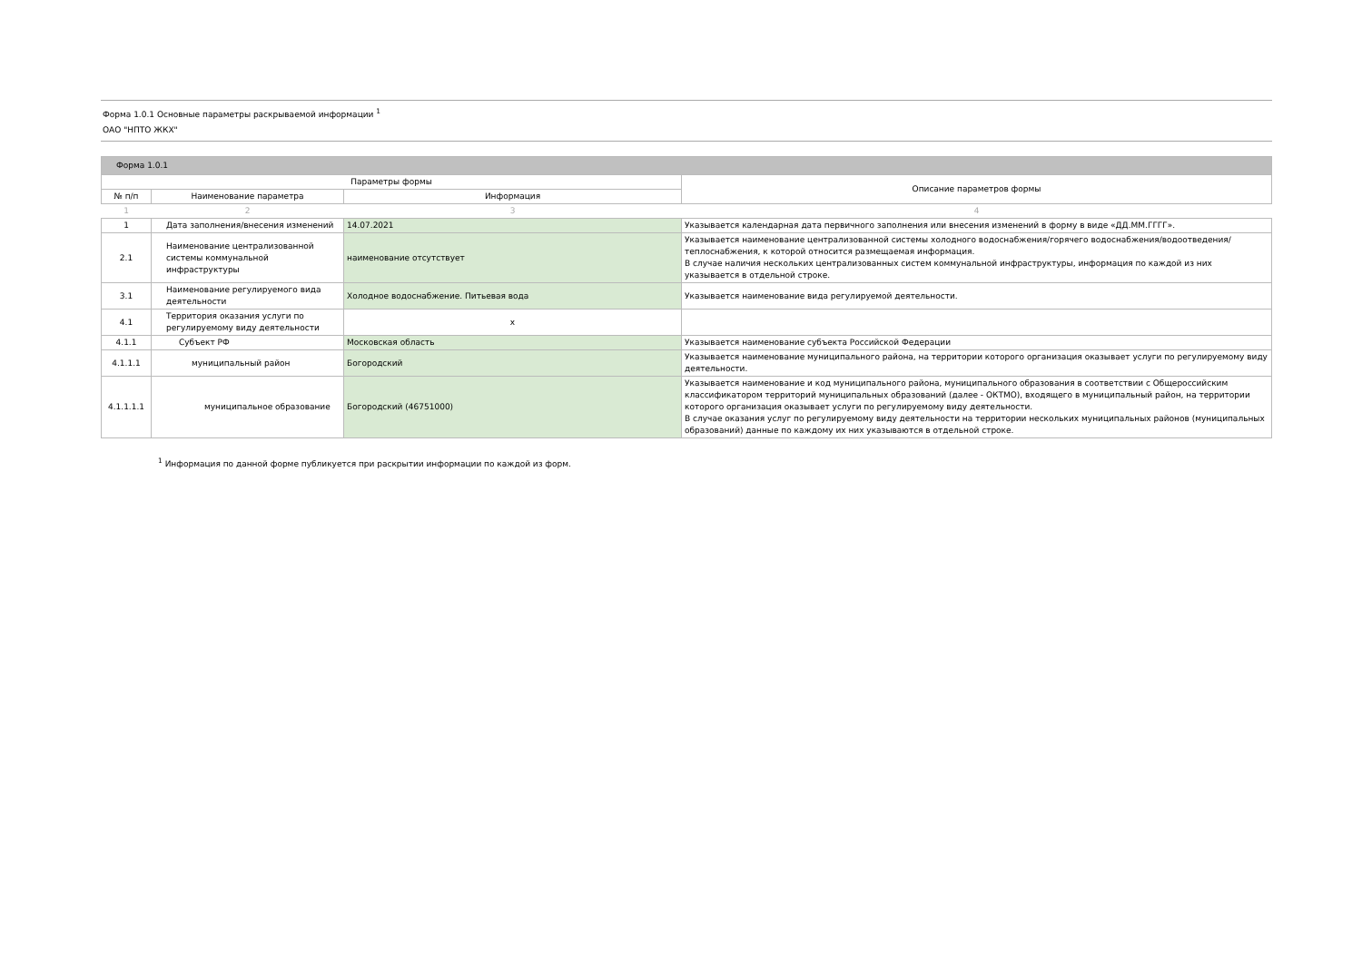Форма 1.0.1 Основные параметры раскрываемой информации <sup>1</sup>
ОАО "НПТО ЖКХ"
| Форма 1.0.1 | | | |
| --- | --- | --- | --- |
| Параметры формы | | | Описание параметров формы |
| № п/п | Наименование параметра | Информация | |
| 1 | 2 | 3 | 4 |
| 1 | Дата заполнения/внесения изменений | 14.07.2021 | Указывается календарная дата первичного заполнения или внесения изменений в форму в виде «ДД.ММ.ГГГГ». |
| 2.1 | Наименование централизованной системы коммунальной инфраструктуры | наименование отсутствует | Указывается наименование централизованной системы холодного водоснабжения/горячего водоснабжения/водоотведения/теплоснабжения, к которой относится размещаемая информация. В случае наличия нескольких централизованных систем коммунальной инфраструктуры, информация по каждой из них указывается в отдельной строке. |
| 3.1 | Наименование регулируемого вида деятельности | Холодное водоснабжение. Питьевая вода | Указывается наименование вида регулируемой деятельности. |
| 4.1 | Территория оказания услуги по регулируемому виду деятельности | x | |
| 4.1.1 | Субъект РФ | Московская область | Указывается наименование субъекта Российской Федерации |
| 4.1.1.1 | муниципальный район | Богородский | Указывается наименование муниципального района, на территории которого организация оказывает услуги по регулируемому виду деятельности. |
| 4.1.1.1.1 | муниципальное образование | Богородский (46751000) | Указывается наименование и код муниципального района, муниципального образования в соответствии с Общероссийским классификатором территорий муниципальных образований (далее - ОКТМО), входящего в муниципальный район, на территории которого организация оказывает услуги по регулируемому виду деятельности. В случае оказания услуг по регулируемому виду деятельности на территории нескольких муниципальных районов (муниципальных образований) данные по каждому их них указываются в отдельной строке. |
<sup>1</sup> Информация по данной форме публикуется при раскрытии информации по каждой из форм.